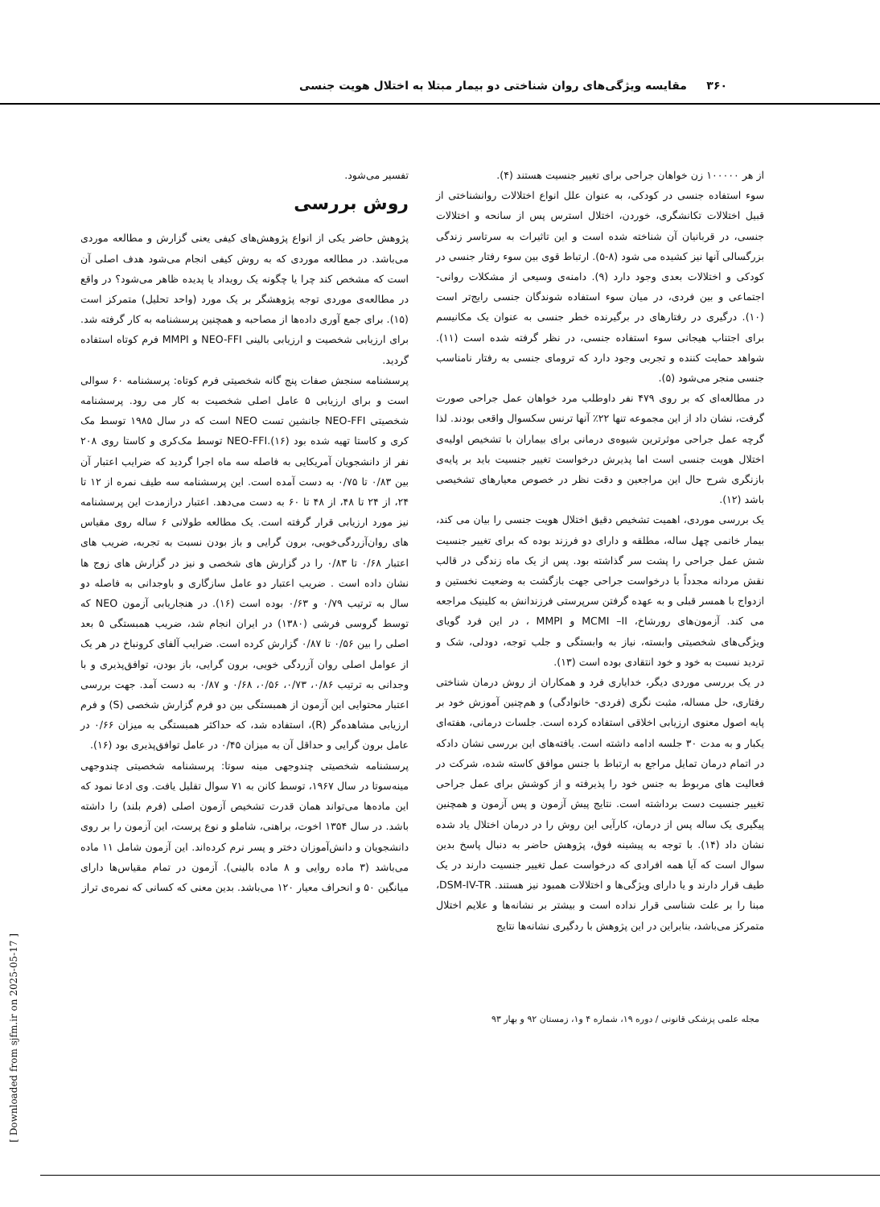۳۶۰ مقایسه ویژگی‌های روان شناختی دو بیمار مبتلا به اختلال هویت جنسی
از هر ۱۰۰۰۰۰ زن خواهان جراحی برای تغییر جنسیت هستند (۴).
سوء استفاده جنسی در کودکی، به عنوان علل انواع اختلالات روانشناختی از قبیل اختلالات تکانشگری، خوردن، اختلال استرس پس از سانحه و اختلالات جنسی، در قربانیان آن شناخته شده است و این تاثیرات به سرتاسر زندگی بزرگسالی آنها نیز کشیده می شود (۸-۵). ارتباط قوی بین سوء رفتار جنسی در کودکی و اختلالات بعدی وجود دارد (۹). دامنه‌ی وسیعی از مشکلات روانی- اجتماعی و بین فردی، در میان سوء استفاده شوندگان جنسی رایج‌تر است (۱۰). درگیری در رفتارهای در برگیرنده خطر جنسی به عنوان یک مکانیسم برای اجتناب هیجانی سوء استفاده جنسی، در نظر گرفته شده است (۱۱). شواهد حمایت کننده و تجربی وجود دارد که ترومای جنسی به رفتار نامناسب جنسی منجر می‌شود (۵).
در مطالعه‌ای که بر روی ۴۷۹ نفر داوطلب مرد خواهان عمل جراحی صورت گرفت، نشان داد از این مجموعه تنها ۲۲٪ آنها ترنس سکسوال واقعی بودند. لذا گرچه عمل جراحی موثرترین شیوه‌ی درمانی برای بیماران با تشخیص اولیه‌ی اختلال هویت جنسی است اما پذیرش درخواست تغییر جنسیت باید بر پایه‌ی بازنگری شرح حال این مراجعین و دقت نظر در خصوص معیارهای تشخیصی باشد (۱۲).
یک بررسی موردی، اهمیت تشخیص دقیق اختلال هویت جنسی را بیان می کند، بیمار خانمی چهل ساله، مطلقه و دارای دو فرزند بوده که برای تغییر جنسیت شش عمل جراحی را پشت سر گذاشته بود. پس از یک ماه زندگی در قالب نقش مردانه مجدداً با درخواست جراحی جهت بازگشت به وضعیت نخستین و ازدواج با همسر قبلی و به عهده گرفتن سرپرستی فرزندانش به کلینیک مراجعه می کند. آزمون‌های رورشاخ، MCMI –II و MMPI ، در این فرد گویای ویژگی‌های شخصیتی وابسته، نیاز به وابستگی و جلب توجه، دودلی، شک و تردید نسبت به خود و خود انتقادی بوده است (۱۳).
در یک بررسی موردی دیگر، خدایاری فرد و همکاران از روش درمان شناختی رفتاری، حل مساله، مثبت نگری (فردی- خانوادگی) و هم‌چنین آموزش خود بر پایه اصول معنوی ارزیابی اخلاقی استفاده کرده است. جلسات درمانی، هفته‌ای یکبار و به مدت ۳۰ جلسه ادامه داشته است. یافته‌های این بررسی نشان دادکه در اتمام درمان تمایل مراجع به ارتباط با جنس موافق کاسته شده، شرکت در فعالیت های مربوط به جنس خود را پذیرفته و از کوشش برای عمل جراحی تغییر جنسیت دست برداشته است. نتایج پیش آزمون و پس آزمون و همچنین پیگیری یک ساله پس از درمان، کارآیی این روش را در درمان اختلال یاد شده نشان داد (۱۴). با توجه به پیشینه فوق، پژوهش حاضر به دنبال پاسخ بدین سوال است که آیا همه افرادی که درخواست عمل تغییر جنسیت دارند در یک طیف قرار دارند و یا دارای ویژگی‌ها و اختلالات همبود نیز هستند. DSM-IV-TR، مبنا را بر علت شناسی قرار نداده است و بیشتر بر نشانه‌ها و علایم اختلال متمرکز می‌باشد، بنابراین در این پژوهش با ردگیری نشانه‌ها نتایج
تفسیر می‌شود.
روش بررسی
پژوهش حاضر یکی از انواع پژوهش‌های کیفی یعنی گزارش و مطالعه موردی می‌باشد. در مطالعه موردی که به روش کیفی انجام می‌شود هدف اصلی آن است که مشخص کند چرا یا چگونه یک رویداد یا پدیده ظاهر می‌شود؟ در واقع در مطالعه‌ی موردی توجه پژوهشگر بر یک مورد (واحد تحلیل) متمرکز است (۱۵). برای جمع آوری داده‌ها از مصاحبه و همچنین پرسشنامه به کار گرفته شد. برای ارزیابی شخصیت و ارزیابی بالینی NEO-FFI و MMPI فرم کوتاه استفاده گردید.
پرسشنامه سنجش صفات پنج گانه شخصیتی فرم کوتاه: پرسشنامه ۶۰ سوالی است و برای ارزیابی ۵ عامل اصلی شخصیت به کار می رود. پرسشنامه شخصیتی NEO-FFI جانشین تست NEO است که در سال ۱۹۸۵ توسط مک کری و کاستا تهیه شده بود (۱۶).NEO-FFI توسط مک‌کری و کاستا روی ۲۰۸ نفر از دانشجویان آمریکایی به فاصله سه ماه اجرا گردید که ضرایب اعتبار آن بین ۰/۸۳ تا ۰/۷۵ به دست آمده است. این پرسشنامه سه طیف نمره از ۱۲ تا ۲۴، از ۲۴ تا ۴۸، از ۴۸ تا ۶۰ به دست می‌دهد. اعتبار درازمدت این پرسشنامه نیز مورد ارزیابی قرار گرفته است. یک مطالعه طولانی ۶ ساله روی مقیاس های روان‌آزردگی‌خویی، برون گرایی و باز بودن نسبت به تجربه، ضریب های اعتبار ۰/۶۸ تا ۰/۸۳ را در گزارش های شخصی و نیز در گزارش های زوج ها نشان داده است . ضریب اعتبار دو عامل سازگاری و باوجدانی به فاصله دو سال به ترتیب ۰/۷۹ و ۰/۶۳ بوده است (۱۶). در هنجاریابی آزمون NEO که توسط گروسی فرشی (۱۳۸۰) در ایران انجام شد، ضریب همبستگی ۵ بعد اصلی را بین ۰/۵۶ تا ۰/۸۷ گزارش کرده است. ضرایب آلفای کرونباخ در هر یک از عوامل اصلی روان آزردگی خویی، برون گرایی، باز بودن، توافق‌پذیری و با وجدانی به ترتیب ۰/۸۶، ۰/۷۳، ۰/۵۶، ۰/۶۸ و ۰/۸۷ به دست آمد. جهت بررسی اعتبار محتوایی این آزمون از همبستگی بین دو فرم گزارش شخصی (S) و فرم ارزیابی مشاهده‌گر (R)، استفاده شد، که حداکثر همبستگی به میزان ۰/۶۶ در عامل برون گرایی و حداقل آن به میزان ۰/۴۵ در عامل توافق‌پذیری بود (۱۶).
پرسشنامه شخصیتی چندوجهی مینه سوتا: پرسشنامه شخصیتی چندوجهی مینه‌سوتا در سال ۱۹۶۷، توسط کانن به ۷۱ سوال تقلیل یافت. وی ادعا نمود که این ماده‌ها می‌تواند همان قدرت تشخیص آزمون اصلی (فرم بلند) را داشته باشد. در سال ۱۳۵۴ اخوت، براهنی، شاملو و نوع پرست، این آزمون را بر روی دانشجویان و دانش‌آموزان دختر و پسر نرم کرده‌اند. این آزمون شامل ۱۱ ماده می‌باشد (۳ ماده روایی و ۸ ماده بالینی). آزمون در تمام مقیاس‌ها دارای میانگین ۵۰ و انحراف معیار ۱۲۰ می‌باشد. بدین معنی که کسانی که نمره‌ی تراز
مجله علمی پزشکی قانونی / دوره ۱۹، شماره ۴ و۱، زمستان ۹۲ و بهار ۹۳
[ Downloaded from sjfm.ir on 2025-05-17 ]